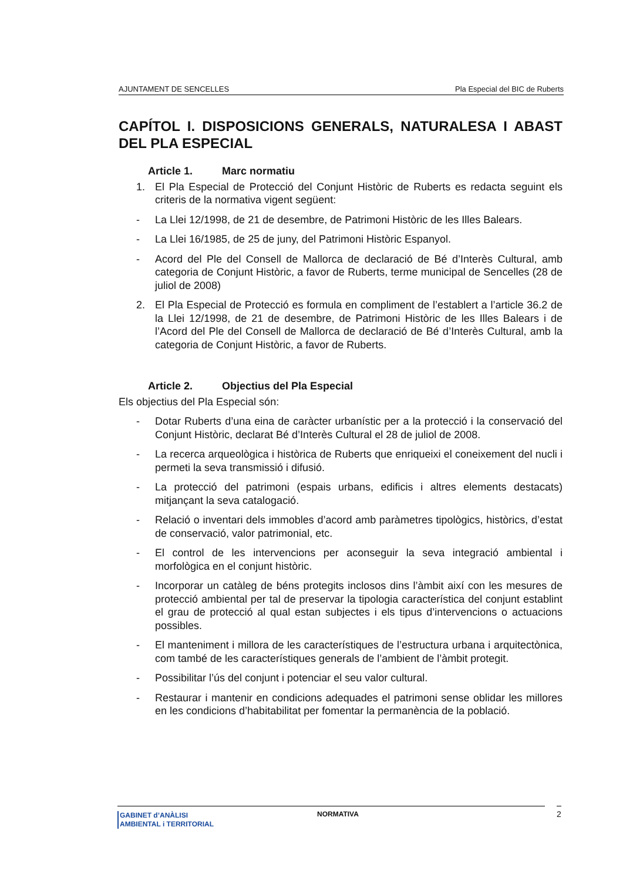AJUNTAMENT DE SENCELLES Pla Especial del BIC de Ruberts
CAPÍTOL I. DISPOSICIONS GENERALS, NATURALESA I ABAST DEL PLA ESPECIAL
Article 1. Marc normatiu
1. El Pla Especial de Protecció del Conjunt Històric de Ruberts es redacta seguint els criteris de la normativa vigent següent:
- La Llei 12/1998, de 21 de desembre, de Patrimoni Històric de les Illes Balears.
- La Llei 16/1985, de 25 de juny, del Patrimoni Històric Espanyol.
- Acord del Ple del Consell de Mallorca de declaració de Bé d’Interès Cultural, amb categoria de Conjunt Històric, a favor de Ruberts, terme municipal de Sencelles (28 de juliol de 2008)
2. El Pla Especial de Protecció es formula en compliment de l’establert a l’article 36.2 de la Llei 12/1998, de 21 de desembre, de Patrimoni Històric de les Illes Balears i de l’Acord del Ple del Consell de Mallorca de declaració de Bé d’Interès Cultural, amb la categoria de Conjunt Històric, a favor de Ruberts.
Article 2. Objectius del Pla Especial
Els objectius del Pla Especial són:
- Dotar Ruberts d’una eina de caràcter urbanístic per a la protecció i la conservació del Conjunt Històric, declarat Bé d’Interès Cultural el 28 de juliol de 2008.
- La recerca arqueològica i històrica de Ruberts que enriqueixi el coneixement del nucli i permeti la seva transmissió i difusió.
- La protecció del patrimoni (espais urbans, edificis i altres elements destacats) mitjançant la seva catalogació.
- Relació o inventari dels immobles d’acord amb paràmetres tipològics, històrics, d’estat de conservació, valor patrimonial, etc.
- El control de les intervencions per aconseguir la seva integració ambiental i morfològica en el conjunt històric.
- Incorporar un catàleg de béns protegits inclosos dins l’àmbit així con les mesures de protecció ambiental per tal de preservar la tipologia característica del conjunt establint el grau de protecció al qual estan subjectes i els tipus d’intervencions o actuacions possibles.
- El manteniment i millora de les característiques de l’estructura urbana i arquitectònica, com també de les característiques generals de l’ambient de l’àmbit protegit.
- Possibilitar l’ús del conjunt i potenciar el seu valor cultural.
- Restaurar i mantenir en condicions adequades el patrimoni sense oblidar les millores en les condicions d’habitabilitat per fomentar la permanència de la població.
GABINET d’ANÀLISI
AMBIENTAL i TERRITORIAL
NORMATIVA
2